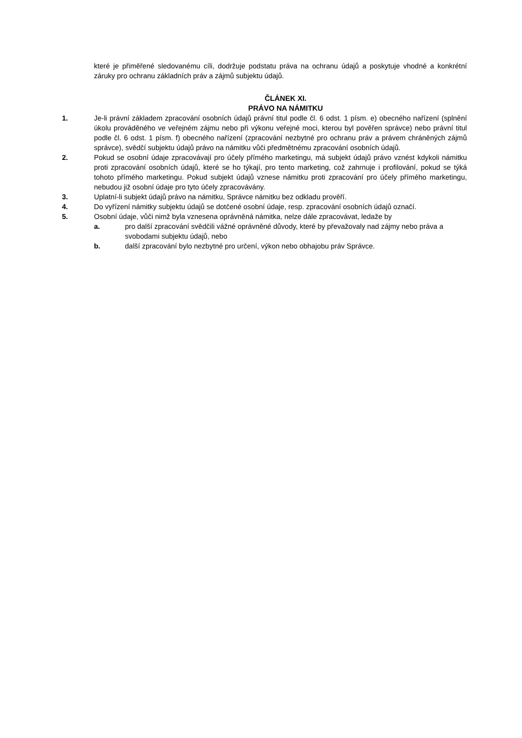které je přiměřené sledovanému cíli, dodržuje podstatu práva na ochranu údajů a poskytuje vhodné a konkrétní záruky pro ochranu základních práv a zájmů subjektu údajů.
ČLÁNEK XI.
PRÁVO NA NÁMITKU
1. Je-li právní základem zpracování osobních údajů právní titul podle čl. 6 odst. 1 písm. e) obecného nařízení (splnění úkolu prováděného ve veřejném zájmu nebo při výkonu veřejné moci, kterou byl pověřen správce) nebo právní titul podle čl. 6 odst. 1 písm. f) obecného nařízení (zpracování nezbytné pro ochranu práv a právem chráněných zájmů správce), svědčí subjektu údajů právo na námitku vůči předmětnému zpracování osobních údajů.
2. Pokud se osobní údaje zpracovávají pro účely přímého marketingu, má subjekt údajů právo vznést kdykoli námitku proti zpracování osobních údajů, které se ho týkají, pro tento marketing, což zahrnuje i profilování, pokud se týká tohoto přímého marketingu. Pokud subjekt údajů vznese námitku proti zpracování pro účely přímého marketingu, nebudou již osobní údaje pro tyto účely zpracovávány.
3. Uplatní-li subjekt údajů právo na námitku, Správce námitku bez odkladu prověří.
4. Do vyřízení námitky subjektu údajů se dotčené osobní údaje, resp. zpracování osobních údajů označí.
5. Osobní údaje, vůči nimž byla vznesena oprávněná námitka, nelze dále zpracovávat, ledaže by
a. pro další zpracování svědčili vážné oprávněné důvody, které by převažovaly nad zájmy nebo práva a svobodami subjektu údajů, nebo
b. další zpracování bylo nezbytné pro určení, výkon nebo obhajobu práv Správce.